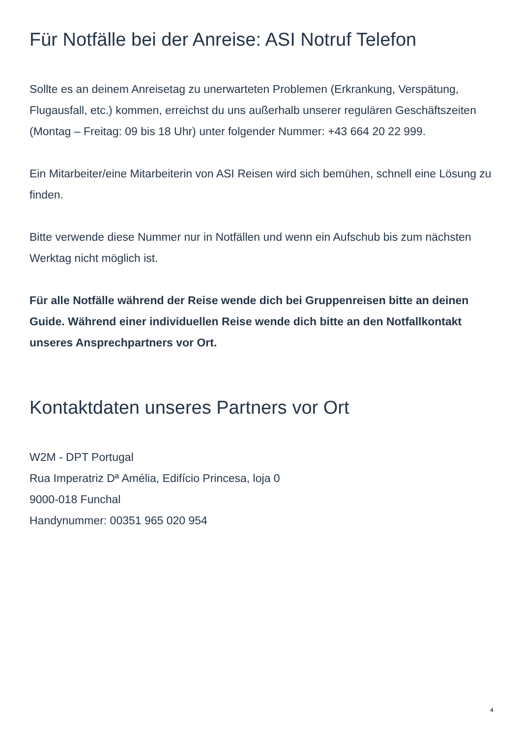Für Notfälle bei der Anreise: ASI Notruf Telefon
Sollte es an deinem Anreisetag zu unerwarteten Problemen (Erkrankung, Verspätung, Flugausfall, etc.) kommen, erreichst du uns außerhalb unserer regulären Geschäftszeiten (Montag – Freitag: 09 bis 18 Uhr) unter folgender Nummer: +43 664 20 22 999.
Ein Mitarbeiter/eine Mitarbeiterin von ASI Reisen wird sich bemühen, schnell eine Lösung zu finden.
Bitte verwende diese Nummer nur in Notfällen und wenn ein Aufschub bis zum nächsten Werktag nicht möglich ist.
Für alle Notfälle während der Reise wende dich bei Gruppenreisen bitte an deinen Guide. Während einer individuellen Reise wende dich bitte an den Notfallkontakt unseres Ansprechpartners vor Ort.
Kontaktdaten unseres Partners vor Ort
W2M - DPT Portugal
Rua Imperatriz Dª Amélia, Edifício Princesa, loja 0
9000-018 Funchal
Handynummer: 00351 965 020 954
4